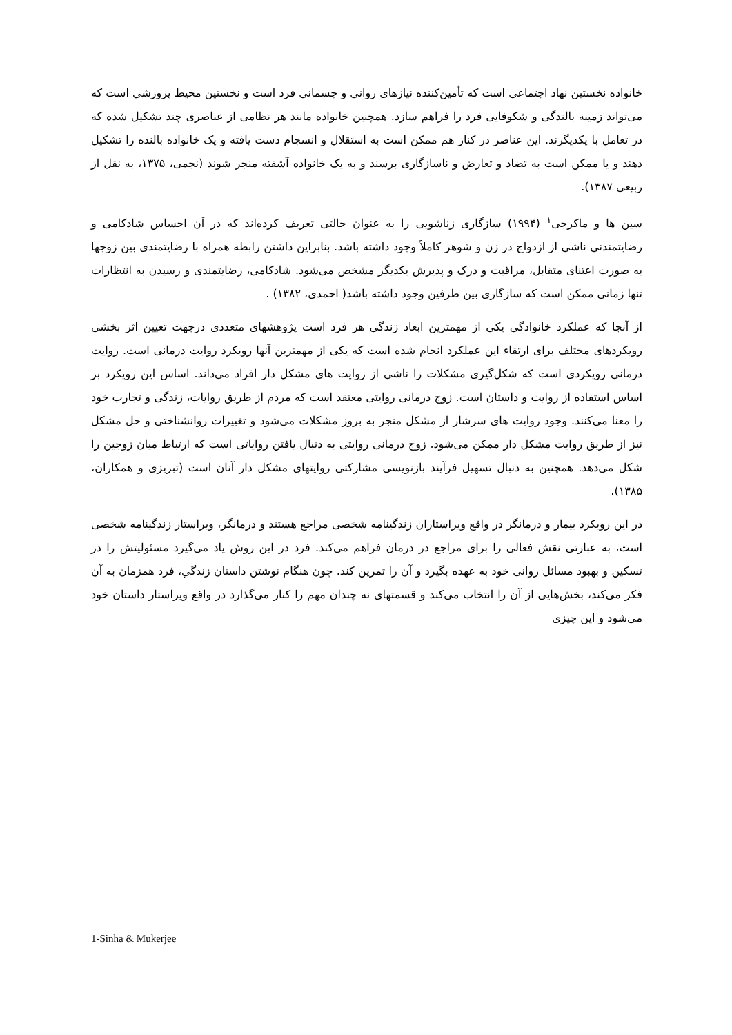خانواده نخستین نهاد اجتماعی است که تأمین‌کننده نیازهای روانی و جسمانی فرد است و نخستین محیط پرورشي است که می‌تواند زمینه بالندگی و شکوفایی فرد را فراهم سازد. همچنین خانواده مانند هر نظامی از عناصری چند تشکیل شده که در تعامل با یکدیگرند. این عناصر در کنار هم ممکن است به استقلال و انسجام دست یافته و یک خانواده بالنده را تشکیل دهند و یا ممکن است به تضاد و تعارض و ناسازگاری برسند و به یک خانواده آشفته منجر شوند (نجمی، ۱۳۷۵، به نقل از ربیعی ۱۳۸۷).
سین ها و ماکرجی<sup>۱</sup> (۱۹۹۴) سازگاری زناشویی را به عنوان حالتی تعریف کرده‌اند که در آن احساس شادکامی و رضایتمندنی ناشی از ازدواج در زن و شوهر کاملاً وجود داشته باشد. بنابراین داشتن رابطه همراه با رضایتمندی بین زوجها به صورت اعتنای متقابل، مراقبت و درک و پذیرش یکدیگر مشخص می‌شود. شادکامی، رضایتمندی و رسیدن به انتظارات تنها زمانی ممکن است که سازگاری بین طرفین وجود داشته باشد( احمدی، ۱۳۸۲) .
از آنجا که عملکرد خانوادگی یکی از مهمترین ابعاد زندگی هر فرد است پژوهشهای متعددی درجهت تعیین اثر بخشی رویکردهای مختلف برای ارتقاء این عملکرد انجام شده است که یکی از مهمترین آنها رویکرد روایت درمانی است. روایت درمانی رویکردی است که شکل‌گیری مشکلات را ناشی از روایت های مشکل دار افراد می‌داند. اساس این رویکرد بر اساس استفاده از روایت و داستان است. زوج درمانی روایتی معتقد است که مردم از طریق روایات، زندگی و تجارب خود را معنا می‌کنند. وجود روایت های سرشار از مشکل منجر به بروز مشکلات می‌شود و تغییرات روانشناختی و حل مشکل نیز از طریق روایت مشکل دار ممکن می‌شود. زوج درمانی روایتی به دنبال یافتن روایاتی است که ارتباط میان زوجین را شکل می‌دهد. همچنین به دنبال تسهیل فرآیند بازنویسی مشارکتی روایتهای مشکل دار آنان است (تبریزی و همکاران، ۱۳۸۵).
در این رویکرد بیمار و درمانگر در واقع ویراستاران زندگینامه شخصی مراجع هستند و درمانگر، ویراستار زندگینامه شخصی است، به عبارتی نقش فعالی را برای مراجع در درمان فراهم می‌کند. فرد در این روش یاد می‌گیرد مسئولیتش را در تسکین و بهبود مسائل روانی خود به عهده بگیرد و آن را تمرین کند. چون هنگام نوشتن داستان زندگي، فرد همزمان به آن فکر می‌کند، بخش‌هایی از آن را انتخاب می‌کند و قسمتهای نه چندان مهم را کنار می‌گذارد در واقع ویراستار داستان خود می‌شود و این چیزی
1-Sinha & Mukerjee